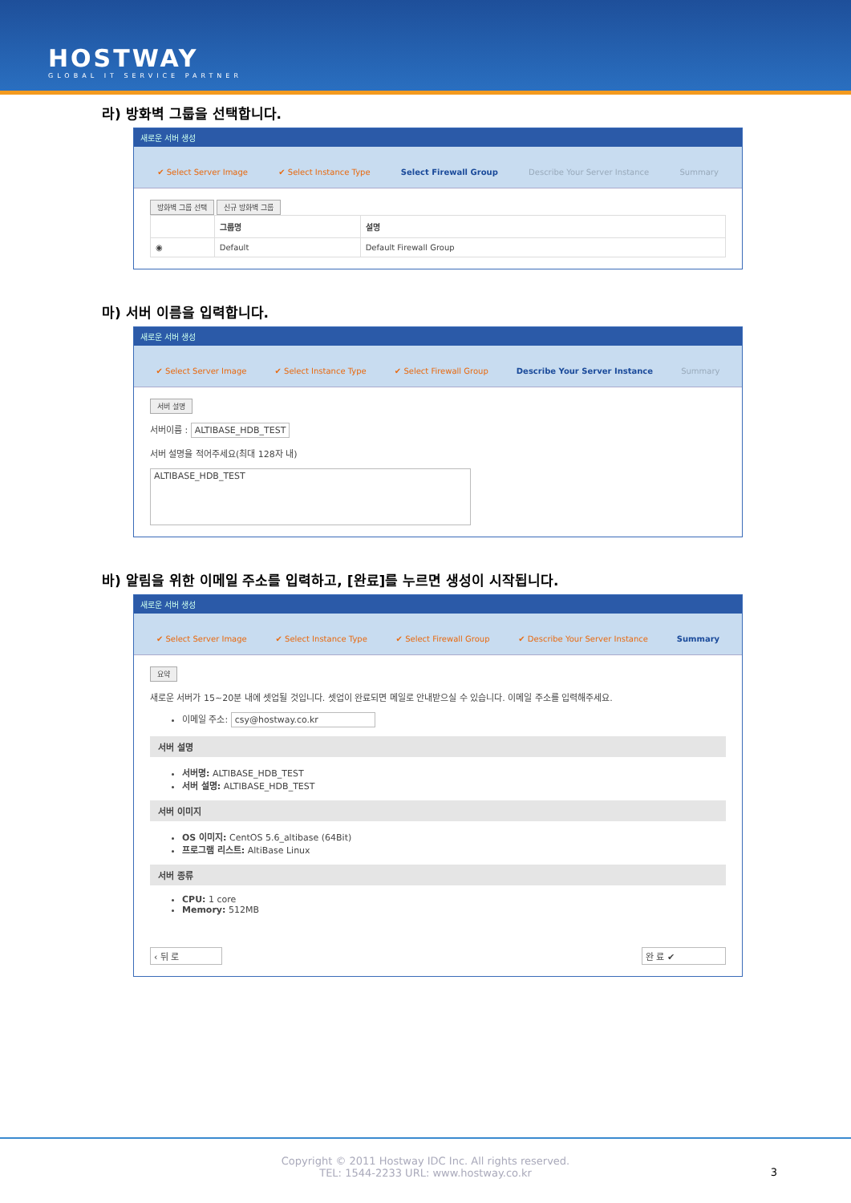HOSTWAY
GLOBAL IT SERVICE PARTNER
라) 방화벽 그룹을 선택합니다.
새로운 서버 생성
✔ Select Server Image ✔ Select Instance Type Select Firewall Group Describe Your Server Instance Summary
방화벽 그룹 선택 신규 방화벽 그룹
| | 그룹명 | 설명 |
| --- | --- | --- |
| ◉ | Default | Default Firewall Group |
마) 서버 이름을 입력합니다.
새로운 서버 생성
✔ Select Server Image ✔ Select Instance Type ✔ Select Firewall Group Describe Your Server Instance Summary
서버 설명
서버이름 : ALTIBASE_HDB_TEST
서버 설명을 적어주세요(최대 128자 내)
ALTIBASE_HDB_TEST
바) 알림을 위한 이메일 주소를 입력하고, [완료]를 누르면 생성이 시작됩니다.
새로운 서버 생성
✔ Select Server Image ✔ Select Instance Type ✔ Select Firewall Group ✔ Describe Your Server Instance Summary
요약
새로운 서버가 15~20분 내에 셋업될 것입니다. 셋업이 완료되면 메일로 안내받으실 수 있습니다. 이메일 주소를 입력해주세요.
이메일 주소: csy@hostway.co.kr
서버 설명
서버명: ALTIBASE_HDB_TEST
서버 설명: ALTIBASE_HDB_TEST
서버 이미지
OS 이미지: CentOS 5.6_altibase (64Bit)
프로그램 리스트: AltiBase Linux
서버 종류
CPU: 1 core
Memory: 512MB
‹ 뒤 로 완 료 ✔
Copyright © 2011 Hostway IDC Inc. All rights reserved.
TEL: 1544-2233 URL: www.hostway.co.kr
3